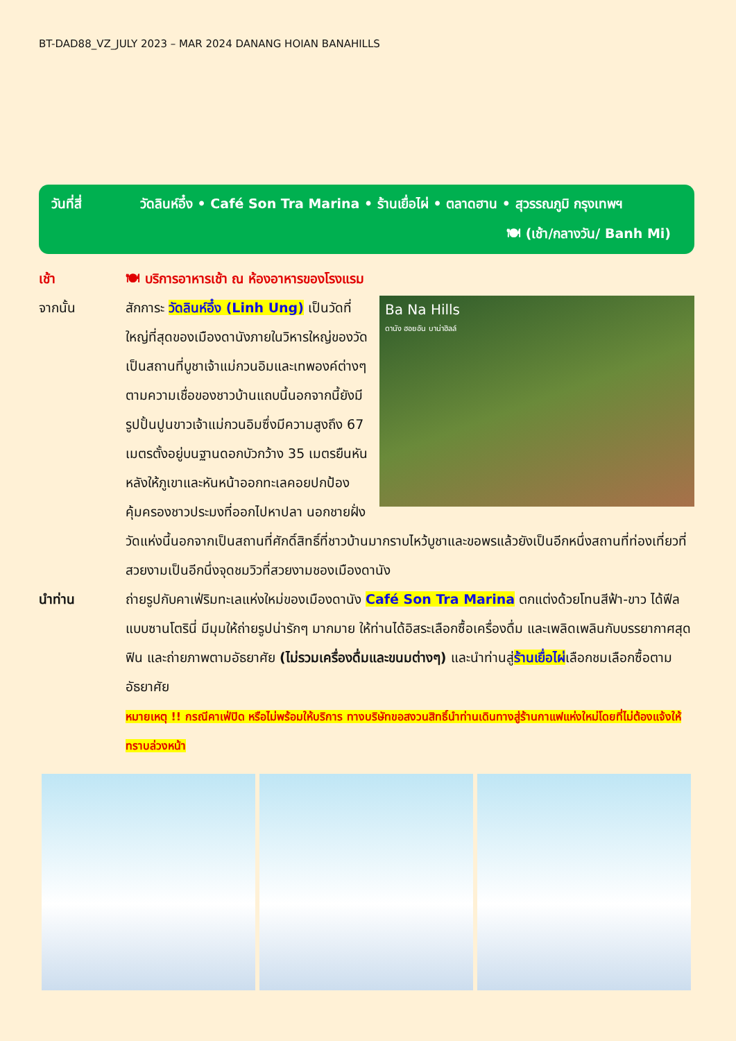BT-DAD88_VZ_JULY 2023 – MAR 2024 DANANG HOIAN BANAHILLS
วันที่สี่ วัดลินห์อึ๋ง • Café Son Tra Marina • ร้านเยื่อไผ่ • ตลาดฮาน • สุวรรณภูมิ กรุงเทพฯ
🍽 (เช้า/กลางวัน/ Banh Mi)
เช้า 🍽 บริการอาหารเช้า ณ ห้องอาหารของโรงแรม
จากนั้น
Ba Na Hills
ดานัง ฮอยอัน บาน่าฮิลล์
สักการะ วัดลินห์อึ๋ง (Linh Ung) เป็นวัดที่ใหญ่ที่สุดของเมืองดานังภายในวิหารใหญ่ของวัดเป็นสถานที่บูชาเจ้าแม่กวนอิมและเทพองค์ต่างๆตามความเชื่อของชาวบ้านแถบนี้นอกจากนี้ยังมีรูปปั้นปูนขาวเจ้าแม่กวนอิมซึ่งมีความสูงถึง 67 เมตรตั้งอยู่บนฐานดอกบัวกว้าง 35 เมตรยืนหันหลังให้ภูเขาและหันหน้าออกทะเลคอยปกป้องคุ้มครองชาวประมงที่ออกไปหาปลา นอกชายฝั่งวัดแห่งนี้นอกจากเป็นสถานที่ศักดิ์สิทธิ์ที่ชาวบ้านมากราบไหว้บูชาและขอพรแล้วยังเป็นอีกหนึ่งสถานที่ท่องเที่ยวที่สวยงามเป็นอีกนึ่งจุดชมวิวที่สวยงามชองเมืองดานัง
นำท่าน ถ่ายรูปกับคาเฟ่ริมทะเลแห่งใหม่ของเมืองดานัง Café Son Tra Marina ตกแต่งด้วยโทนสีฟ้า-ขาว ได้ฟีลแบบซานโตรินี่ มีมุมให้ถ่ายรูปน่ารักๆ มากมาย ให้ท่านได้อิสระเลือกซื้อเครื่องดื่ม และเพลิดเพลินกับบรรยากาศสุดฟิน และถ่ายภาพตามอัธยาศัย (ไม่รวมเครื่องดื่มและขนมต่างๆ) และนำท่านสู่ร้านเยื่อไผ่เลือกชมเลือกซื้อตามอัธยาศัย
หมายเหตุ !! กรณีคาเฟ่ปิด หรือไม่พร้อมให้บริการ ทางบริษัทขอสงวนสิทธิ์นำท่านเดินทางสู่ร้านกาแฟแห่งใหม่โดยที่ไม่ต้องแจ้งให้ทราบล่วงหน้า